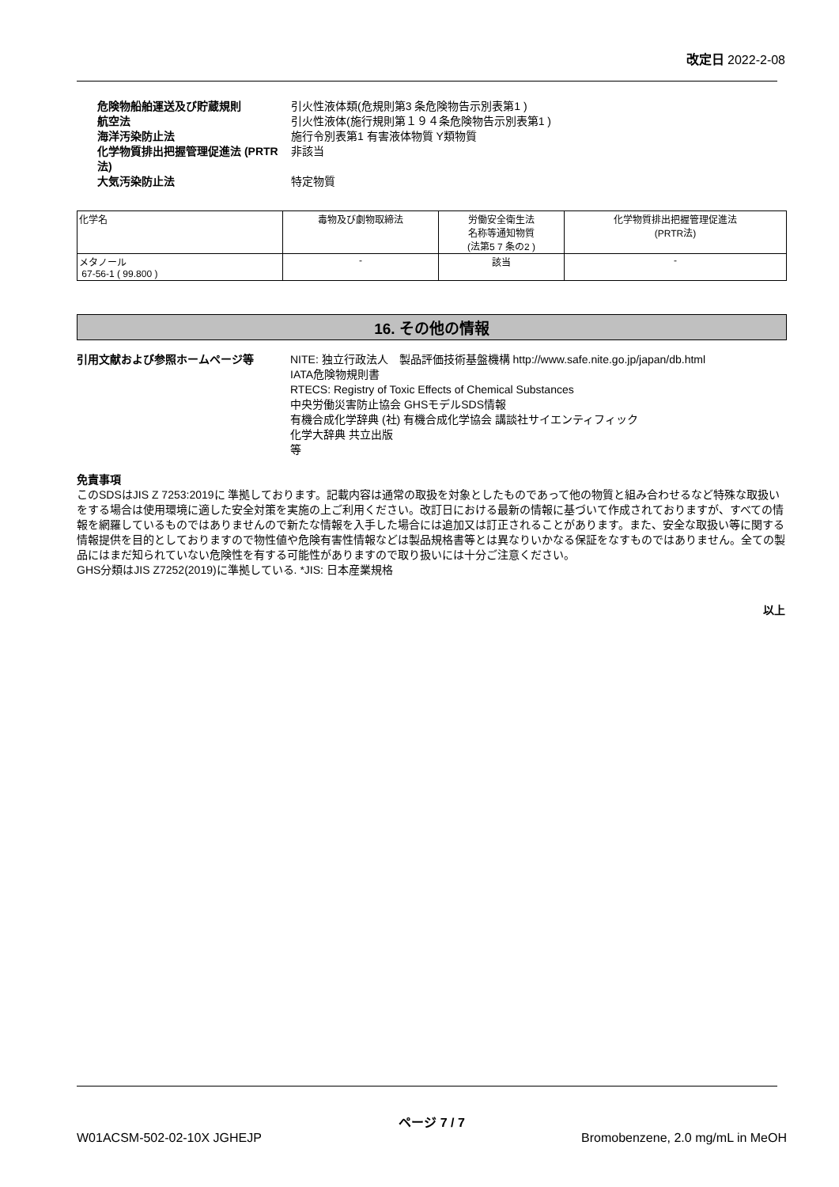改定日 2022-2-08
| 危険物船舶運送及び貯蔵規則 | 引火性液体類(危規則第3 条危険物告示別表第1 ) |
| 航空法 | 引火性液体(施行規則第１９４条危険物告示別表第1 ) |
| 海洋汚染防止法 | 施行令別表第1 有害液体物質 Y類物質 |
| 化学物質排出把握管理促進法 (PRTR法) | 非該当 |
| 大気汚染防止法 | 特定物質 |
| 化学名 | 毒物及び劇物取締法 | 労働安全衛生法 名称等通知物質 (法第5 7 条の2 ) | 化学物質排出把握管理促進法 (PRTR法) |
| メタノール 67-56-1 ( 99.800 ) | - | 該当 | - |
16. その他の情報
引用文献および参照ホームページ等 NITE: 独立行政法人　製品評価技術基盤機構 http://www.safe.nite.go.jp/japan/db.html
IATA危険物規則書
RTECS: Registry of Toxic Effects of Chemical Substances
中央労働災害防止協会 GHSモデルSDS情報
有機合成化学辞典 (社) 有機合成化学協会 講談社サイエンティフィック
化学大辞典 共立出版
等
免責事項
このSDSはJIS Z 7253:2019に 準拠しております。記載内容は通常の取扱を対象としたものであって他の物質と組み合わせるなど特殊な取扱いをする場合は使用環境に適した安全対策を実施の上ご利用ください。改訂日における最新の情報に基づいて作成されておりますが、すべての情報を網羅しているものではありませんので新たな情報を入手した場合には追加又は訂正されることがあります。また、安全な取扱い等に関する情報提供を目的としておりますので物性値や危険有害性情報などは製品規格書等とは異なりいかなる保証をなすものではありません。全ての製品にはまだ知られていない危険性を有する可能性がありますので取り扱いには十分ご注意ください。
GHS分類はJIS Z7252(2019)に準拠している. *JIS: 日本産業規格
以上
ページ 7 / 7
W01ACSM-502-02-10X JGHEJP Bromobenzene, 2.0 mg/mL in MeOH